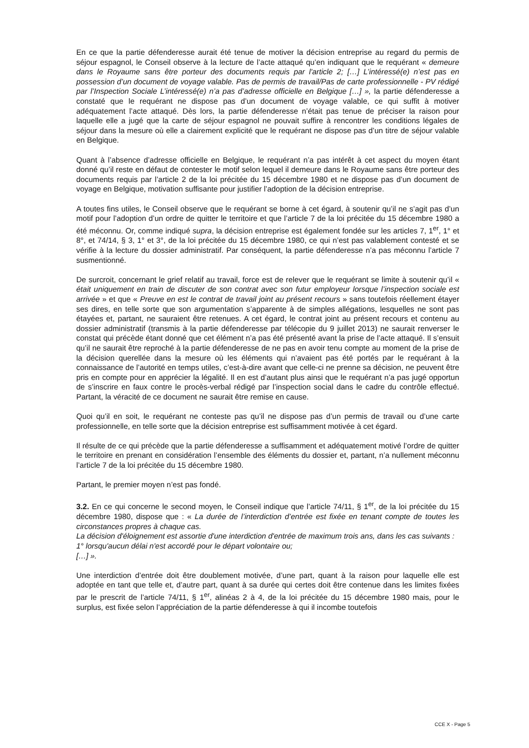En ce que la partie défenderesse aurait été tenue de motiver la décision entreprise au regard du permis de séjour espagnol, le Conseil observe à la lecture de l’acte attaqué qu’en indiquant que le requérant « demeure dans le Royaume sans être porteur des documents requis par l'article 2; […] L’intéressé(e) n’est pas en possession d’un document de voyage valable. Pas de permis de travail/Pas de carte professionnelle - PV rédigé par l’Inspection Sociale L’intéressé(e) n’a pas d’adresse officielle en Belgique […] », la partie défenderesse a constaté que le requérant ne dispose pas d’un document de voyage valable, ce qui suffit à motiver adéquatement l’acte attaqué. Dès lors, la partie défenderesse n’était pas tenue de préciser la raison pour laquelle elle a jugé que la carte de séjour espagnol ne pouvait suffire à rencontrer les conditions légales de séjour dans la mesure où elle a clairement explicité que le requérant ne dispose pas d’un titre de séjour valable en Belgique.
Quant à l’absence d’adresse officielle en Belgique, le requérant n’a pas intérêt à cet aspect du moyen étant donné qu’il reste en défaut de contester le motif selon lequel il demeure dans le Royaume sans être porteur des documents requis par l’article 2 de la loi précitée du 15 décembre 1980 et ne dispose pas d’un document de voyage en Belgique, motivation suffisante pour justifier l’adoption de la décision entreprise.
A toutes fins utiles, le Conseil observe que le requérant se borne à cet égard, à soutenir qu’il ne s’agit pas d’un motif pour l’adoption d’un ordre de quitter le territoire et que l’article 7 de la loi précitée du 15 décembre 1980 a été méconnu. Or, comme indiqué supra, la décision entreprise est également fondée sur les articles 7, 1<sup>er</sup>, 1° et 8°, et 74/14, § 3, 1° et 3°, de la loi précitée du 15 décembre 1980, ce qui n’est pas valablement contesté et se vérifie à la lecture du dossier administratif. Par conséquent, la partie défenderesse n’a pas méconnu l’article 7 susmentionné.
De surcroit, concernant le grief relatif au travail, force est de relever que le requérant se limite à soutenir qu’il « était uniquement en train de discuter de son contrat avec son futur employeur lorsque l’inspection sociale est arrivée » et que « Preuve en est le contrat de travail joint au présent recours » sans toutefois réellement étayer ses dires, en telle sorte que son argumentation s’apparente à de simples allégations, lesquelles ne sont pas étayées et, partant, ne sauraient être retenues. A cet égard, le contrat joint au présent recours et contenu au dossier administratif (transmis à la partie défenderesse par télécopie du 9 juillet 2013) ne saurait renverser le constat qui précède étant donné que cet élément n’a pas été présenté avant la prise de l’acte attaqué. Il s’ensuit qu’il ne saurait être reproché à la partie défenderesse de ne pas en avoir tenu compte au moment de la prise de la décision querellée dans la mesure où les éléments qui n’avaient pas été portés par le requérant à la connaissance de l’autorité en temps utiles, c’est-à-dire avant que celle-ci ne prenne sa décision, ne peuvent être pris en compte pour en apprécier la légalité. Il en est d’autant plus ainsi que le requérant n’a pas jugé opportun de s’inscrire en faux contre le procès-verbal rédigé par l’inspection social dans le cadre du contrôle effectué. Partant, la véracité de ce document ne saurait être remise en cause.
Quoi qu’il en soit, le requérant ne conteste pas qu’il ne dispose pas d’un permis de travail ou d’une carte professionnelle, en telle sorte que la décision entreprise est suffisamment motivée à cet égard.
Il résulte de ce qui précède que la partie défenderesse a suffisamment et adéquatement motivé l’ordre de quitter le territoire en prenant en considération l’ensemble des éléments du dossier et, partant, n’a nullement méconnu l’article 7 de la loi précitée du 15 décembre 1980.
Partant, le premier moyen n’est pas fondé.
3.2. En ce qui concerne le second moyen, le Conseil indique que l’article 74/11, § 1<sup>er</sup>, de la loi précitée du 15 décembre 1980, dispose que : « La durée de l’interdiction d’entrée est fixée en tenant compte de toutes les circonstances propres à chaque cas.
La décision d'éloignement est assortie d'une interdiction d'entrée de maximum trois ans, dans les cas suivants :
1° lorsqu'aucun délai n'est accordé pour le départ volontaire ou;
[…] ».
Une interdiction d’entrée doit être doublement motivée, d’une part, quant à la raison pour laquelle elle est adoptée en tant que telle et, d’autre part, quant à sa durée qui certes doit être contenue dans les limites fixées par le prescrit de l’article 74/11, § 1<sup>er</sup>, alinéas 2 à 4, de la loi précitée du 15 décembre 1980 mais, pour le surplus, est fixée selon l’appréciation de la partie défenderesse à qui il incombe toutefois
CCE X - Page 5